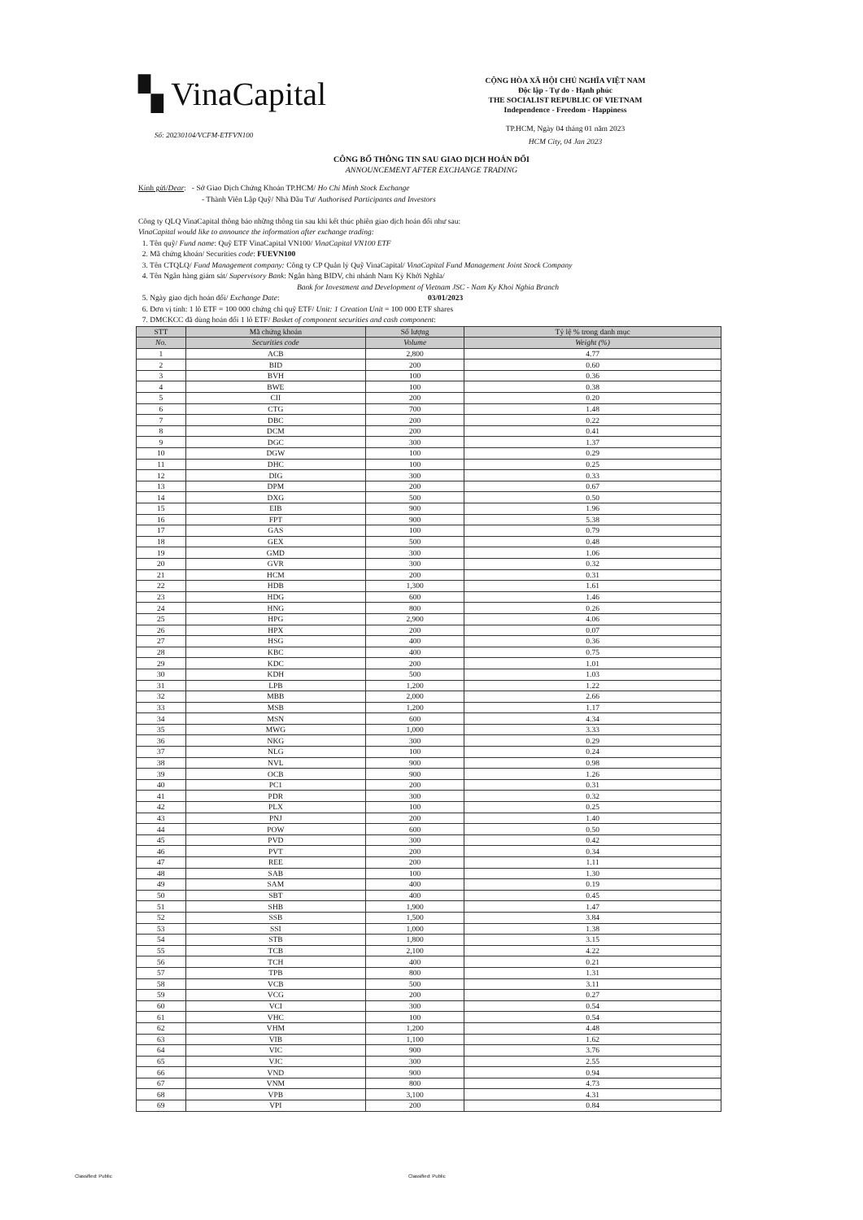▚ VinaCapital
CỘNG HÒA XÃ HỘI CHỦ NGHĨA VIỆT NAM
Độc lập - Tự do - Hạnh phúc
THE SOCIALIST REPUBLIC OF VIETNAM
Independence - Freedom - Happiness
Số: 20230104/VCFM-ETFVN100
TP.HCM, Ngày 04 tháng 01 năm 2023
HCM City, 04 Jan 2023
CÔNG BỐ THÔNG TIN SAU GIAO DỊCH HOÁN ĐỔI
ANNOUNCEMENT AFTER EXCHANGE TRADING
Kính gửi/Dear: - Sở Giao Dịch Chứng Khoán TP.HCM/ Ho Chi Minh Stock Exchange
- Thành Viên Lập Quỹ/ Nhà Đầu Tư/ Authorised Participants and Investors
Công ty QLQ VinaCapital thông báo những thông tin sau khi kết thúc phiên giao dịch hoán đổi như sau:
VinaCapital would like to announce the information after exchange trading:
1. Tên quỹ/ Fund name: Quỹ ETF VinaCapital VN100/ VinaCapital VN100 ETF
2. Mã chứng khoán/ Securities code: FUEVN100
3. Tên CTQLQ/ Fund Management company: Công ty CP Quản lý Quỹ VinaCapital/ VinaCapital Fund Management Joint Stock Company
4. Tên Ngân hàng giám sát/ Supervisory Bank: Ngân hàng BIDV, chi nhánh Nam Kỳ Khởi Nghĩa/
Bank for Investment and Development of Vietnam JSC - Nam Ky Khoi Nghia Branch
5. Ngày giao dịch hoán đổi/ Exchange Date: 03/01/2023
6. Đơn vị tính: 1 lô ETF = 100 000 chứng chỉ quỹ ETF/ Unit: 1 Creation Unit = 100 000 ETF shares
7. DMCKCC đã dùng hoán đổi 1 lô ETF/ Basket of component securities and cash component:
| STT | Mã chứng khoán | Số lượng | Tỷ lệ % trong danh mục |
| --- | --- | --- | --- |
| No. | Securities code | Volume | Weight (%) |
| 1 | ACB | 2,800 | 4.77 |
| 2 | BID | 200 | 0.60 |
| 3 | BVH | 100 | 0.36 |
| 4 | BWE | 100 | 0.38 |
| 5 | CII | 200 | 0.20 |
| 6 | CTG | 700 | 1.48 |
| 7 | DBC | 200 | 0.22 |
| 8 | DCM | 200 | 0.41 |
| 9 | DGC | 300 | 1.37 |
| 10 | DGW | 100 | 0.29 |
| 11 | DHC | 100 | 0.25 |
| 12 | DIG | 300 | 0.33 |
| 13 | DPM | 200 | 0.67 |
| 14 | DXG | 500 | 0.50 |
| 15 | EIB | 900 | 1.96 |
| 16 | FPT | 900 | 5.38 |
| 17 | GAS | 100 | 0.79 |
| 18 | GEX | 500 | 0.48 |
| 19 | GMD | 300 | 1.06 |
| 20 | GVR | 300 | 0.32 |
| 21 | HCM | 200 | 0.31 |
| 22 | HDB | 1,300 | 1.61 |
| 23 | HDG | 600 | 1.46 |
| 24 | HNG | 800 | 0.26 |
| 25 | HPG | 2,900 | 4.06 |
| 26 | HPX | 200 | 0.07 |
| 27 | HSG | 400 | 0.36 |
| 28 | KBC | 400 | 0.75 |
| 29 | KDC | 200 | 1.01 |
| 30 | KDH | 500 | 1.03 |
| 31 | LPB | 1,200 | 1.22 |
| 32 | MBB | 2,000 | 2.66 |
| 33 | MSB | 1,200 | 1.17 |
| 34 | MSN | 600 | 4.34 |
| 35 | MWG | 1,000 | 3.33 |
| 36 | NKG | 300 | 0.29 |
| 37 | NLG | 100 | 0.24 |
| 38 | NVL | 900 | 0.98 |
| 39 | OCB | 900 | 1.26 |
| 40 | PC1 | 200 | 0.31 |
| 41 | PDR | 300 | 0.32 |
| 42 | PLX | 100 | 0.25 |
| 43 | PNJ | 200 | 1.40 |
| 44 | POW | 600 | 0.50 |
| 45 | PVD | 300 | 0.42 |
| 46 | PVT | 200 | 0.34 |
| 47 | REE | 200 | 1.11 |
| 48 | SAB | 100 | 1.30 |
| 49 | SAM | 400 | 0.19 |
| 50 | SBT | 400 | 0.45 |
| 51 | SHB | 1,900 | 1.47 |
| 52 | SSB | 1,500 | 3.84 |
| 53 | SSI | 1,000 | 1.38 |
| 54 | STB | 1,800 | 3.15 |
| 55 | TCB | 2,100 | 4.22 |
| 56 | TCH | 400 | 0.21 |
| 57 | TPB | 800 | 1.31 |
| 58 | VCB | 500 | 3.11 |
| 59 | VCG | 200 | 0.27 |
| 60 | VCI | 300 | 0.54 |
| 61 | VHC | 100 | 0.54 |
| 62 | VHM | 1,200 | 4.48 |
| 63 | VIB | 1,100 | 1.62 |
| 64 | VIC | 900 | 3.76 |
| 65 | VJC | 300 | 2.55 |
| 66 | VND | 900 | 0.94 |
| 67 | VNM | 800 | 4.73 |
| 68 | VPB | 3,100 | 4.31 |
| 69 | VPI | 200 | 0.84 |
Classified: Public Classified: Public